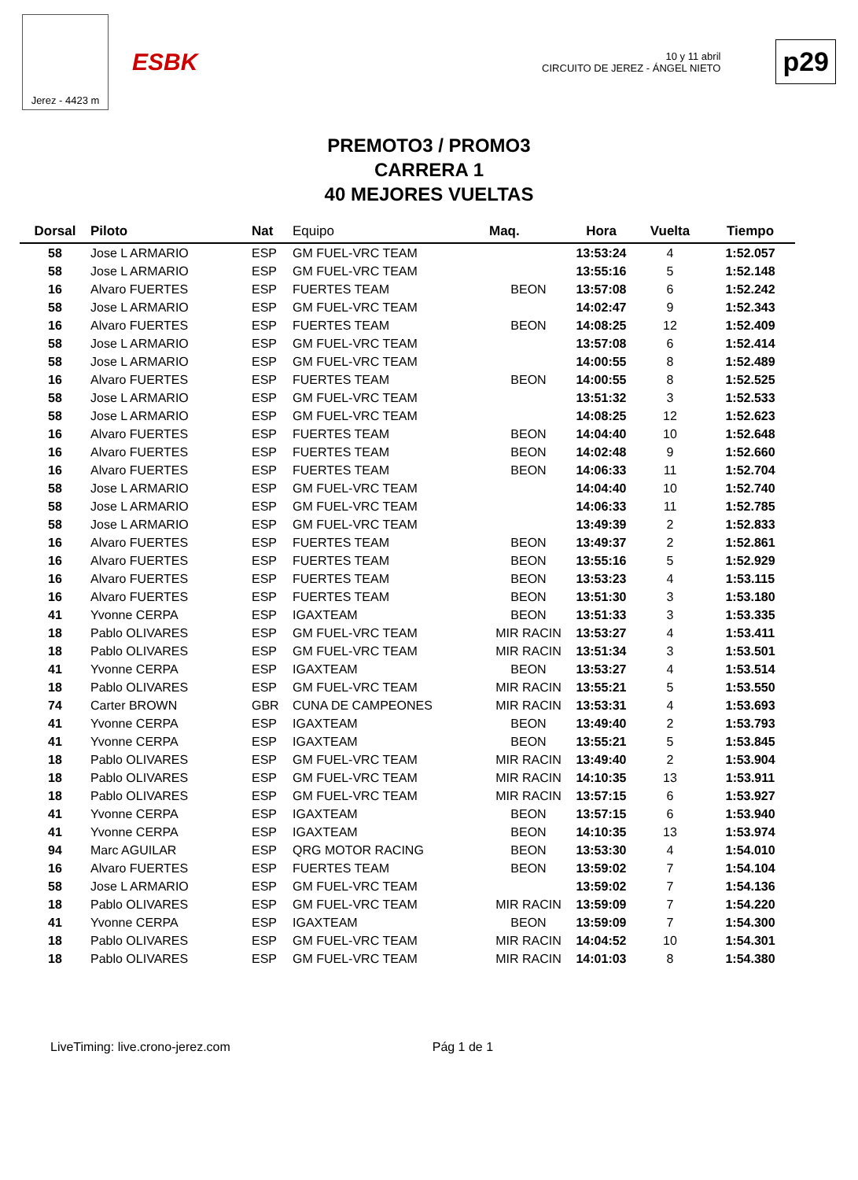Jerez - 4423 m
ESBK
10 y 11 abril
CIRCUITO DE JEREZ - ÁNGEL NIETO
p29
PREMOTO3 / PROMO3
CARRERA 1
40 MEJORES VUELTAS
| Dorsal | Piloto | Nat | Equipo | Maq. | Hora | Vuelta | Tiempo |
| --- | --- | --- | --- | --- | --- | --- | --- |
| 58 | Jose L ARMARIO | ESP | GM FUEL-VRC TEAM | | 13:53:24 | 4 | 1:52.057 |
| 58 | Jose L ARMARIO | ESP | GM FUEL-VRC TEAM | | 13:55:16 | 5 | 1:52.148 |
| 16 | Alvaro FUERTES | ESP | FUERTES TEAM | BEON | 13:57:08 | 6 | 1:52.242 |
| 58 | Jose L ARMARIO | ESP | GM FUEL-VRC TEAM | | 14:02:47 | 9 | 1:52.343 |
| 16 | Alvaro FUERTES | ESP | FUERTES TEAM | BEON | 14:08:25 | 12 | 1:52.409 |
| 58 | Jose L ARMARIO | ESP | GM FUEL-VRC TEAM | | 13:57:08 | 6 | 1:52.414 |
| 58 | Jose L ARMARIO | ESP | GM FUEL-VRC TEAM | | 14:00:55 | 8 | 1:52.489 |
| 16 | Alvaro FUERTES | ESP | FUERTES TEAM | BEON | 14:00:55 | 8 | 1:52.525 |
| 58 | Jose L ARMARIO | ESP | GM FUEL-VRC TEAM | | 13:51:32 | 3 | 1:52.533 |
| 58 | Jose L ARMARIO | ESP | GM FUEL-VRC TEAM | | 14:08:25 | 12 | 1:52.623 |
| 16 | Alvaro FUERTES | ESP | FUERTES TEAM | BEON | 14:04:40 | 10 | 1:52.648 |
| 16 | Alvaro FUERTES | ESP | FUERTES TEAM | BEON | 14:02:48 | 9 | 1:52.660 |
| 16 | Alvaro FUERTES | ESP | FUERTES TEAM | BEON | 14:06:33 | 11 | 1:52.704 |
| 58 | Jose L ARMARIO | ESP | GM FUEL-VRC TEAM | | 14:04:40 | 10 | 1:52.740 |
| 58 | Jose L ARMARIO | ESP | GM FUEL-VRC TEAM | | 14:06:33 | 11 | 1:52.785 |
| 58 | Jose L ARMARIO | ESP | GM FUEL-VRC TEAM | | 13:49:39 | 2 | 1:52.833 |
| 16 | Alvaro FUERTES | ESP | FUERTES TEAM | BEON | 13:49:37 | 2 | 1:52.861 |
| 16 | Alvaro FUERTES | ESP | FUERTES TEAM | BEON | 13:55:16 | 5 | 1:52.929 |
| 16 | Alvaro FUERTES | ESP | FUERTES TEAM | BEON | 13:53:23 | 4 | 1:53.115 |
| 16 | Alvaro FUERTES | ESP | FUERTES TEAM | BEON | 13:51:30 | 3 | 1:53.180 |
| 41 | Yvonne CERPA | ESP | IGAXTEAM | BEON | 13:51:33 | 3 | 1:53.335 |
| 18 | Pablo OLIVARES | ESP | GM FUEL-VRC TEAM | MIR RACIN | 13:53:27 | 4 | 1:53.411 |
| 18 | Pablo OLIVARES | ESP | GM FUEL-VRC TEAM | MIR RACIN | 13:51:34 | 3 | 1:53.501 |
| 41 | Yvonne CERPA | ESP | IGAXTEAM | BEON | 13:53:27 | 4 | 1:53.514 |
| 18 | Pablo OLIVARES | ESP | GM FUEL-VRC TEAM | MIR RACIN | 13:55:21 | 5 | 1:53.550 |
| 74 | Carter BROWN | GBR | CUNA DE CAMPEONES | MIR RACIN | 13:53:31 | 4 | 1:53.693 |
| 41 | Yvonne CERPA | ESP | IGAXTEAM | BEON | 13:49:40 | 2 | 1:53.793 |
| 41 | Yvonne CERPA | ESP | IGAXTEAM | BEON | 13:55:21 | 5 | 1:53.845 |
| 18 | Pablo OLIVARES | ESP | GM FUEL-VRC TEAM | MIR RACIN | 13:49:40 | 2 | 1:53.904 |
| 18 | Pablo OLIVARES | ESP | GM FUEL-VRC TEAM | MIR RACIN | 14:10:35 | 13 | 1:53.911 |
| 18 | Pablo OLIVARES | ESP | GM FUEL-VRC TEAM | MIR RACIN | 13:57:15 | 6 | 1:53.927 |
| 41 | Yvonne CERPA | ESP | IGAXTEAM | BEON | 13:57:15 | 6 | 1:53.940 |
| 41 | Yvonne CERPA | ESP | IGAXTEAM | BEON | 14:10:35 | 13 | 1:53.974 |
| 94 | Marc AGUILAR | ESP | QRG MOTOR RACING | BEON | 13:53:30 | 4 | 1:54.010 |
| 16 | Alvaro FUERTES | ESP | FUERTES TEAM | BEON | 13:59:02 | 7 | 1:54.104 |
| 58 | Jose L ARMARIO | ESP | GM FUEL-VRC TEAM | | 13:59:02 | 7 | 1:54.136 |
| 18 | Pablo OLIVARES | ESP | GM FUEL-VRC TEAM | MIR RACIN | 13:59:09 | 7 | 1:54.220 |
| 41 | Yvonne CERPA | ESP | IGAXTEAM | BEON | 13:59:09 | 7 | 1:54.300 |
| 18 | Pablo OLIVARES | ESP | GM FUEL-VRC TEAM | MIR RACIN | 14:04:52 | 10 | 1:54.301 |
| 18 | Pablo OLIVARES | ESP | GM FUEL-VRC TEAM | MIR RACIN | 14:01:03 | 8 | 1:54.380 |
LiveTiming: live.crono-jerez.com
Pág 1 de 1